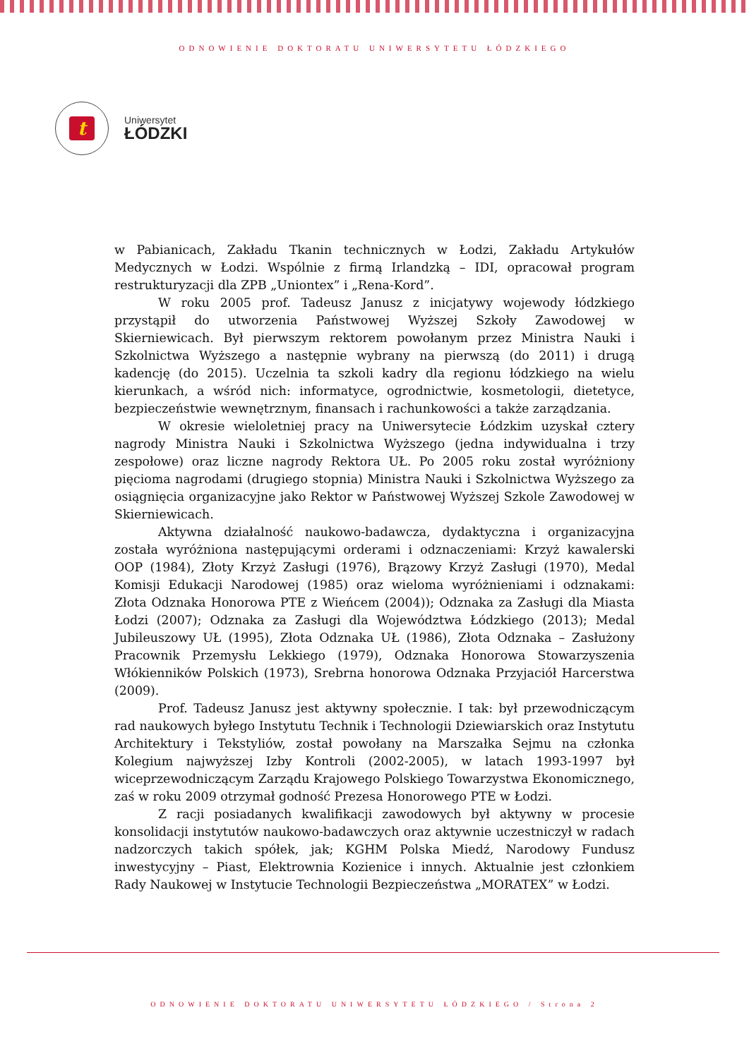ODNOWIENIE DOKTORATU UNIWERSYTETU ŁÓDZKIEGO
t
Uniwersytet
ŁÓDZKI
w Pabianicach, Zakładu Tkanin technicznych w Łodzi, Zakładu Artykułów Medycznych w Łodzi. Wspólnie z firmą Irlandzką – IDI, opracował program restrukturyzacji dla ZPB „Uniontex” i „Rena-Kord”.
W roku 2005 prof. Tadeusz Janusz z inicjatywy wojewody łódzkiego przystąpił do utworzenia Państwowej Wyższej Szkoły Zawodowej w Skierniewicach. Był pierwszym rektorem powołanym przez Ministra Nauki i Szkolnictwa Wyższego a następnie wybrany na pierwszą (do 2011) i drugą kadencję (do 2015). Uczelnia ta szkoli kadry dla regionu łódzkiego na wielu kierunkach, a wśród nich: informatyce, ogrodnictwie, kosmetologii, dietetyce, bezpieczeństwie wewnętrznym, finansach i rachunkowości a także zarządzania.
W okresie wieloletniej pracy na Uniwersytecie Łódzkim uzyskał cztery nagrody Ministra Nauki i Szkolnictwa Wyższego (jedna indywidualna i trzy zespołowe) oraz liczne nagrody Rektora UŁ. Po 2005 roku został wyróżniony pięcioma nagrodami (drugiego stopnia) Ministra Nauki i Szkolnictwa Wyższego za osiągnięcia organizacyjne jako Rektor w Państwowej Wyższej Szkole Zawodowej w Skierniewicach.
Aktywna działalność naukowo-badawcza, dydaktyczna i organizacyjna została wyróżniona następującymi orderami i odznaczeniami: Krzyż kawalerski OOP (1984), Złoty Krzyż Zasługi (1976), Brązowy Krzyż Zasługi (1970), Medal Komisji Edukacji Narodowej (1985) oraz wieloma wyróżnieniami i odznakami: Złota Odznaka Honorowa PTE z Wieńcem (2004)); Odznaka za Zasługi dla Miasta Łodzi (2007); Odznaka za Zasługi dla Województwa Łódzkiego (2013); Medal Jubileuszowy UŁ (1995), Złota Odznaka UŁ (1986), Złota Odznaka – Zasłużony Pracownik Przemysłu Lekkiego (1979), Odznaka Honorowa Stowarzyszenia Włókienników Polskich (1973), Srebrna honorowa Odznaka Przyjaciół Harcerstwa (2009).
Prof. Tadeusz Janusz jest aktywny społecznie. I tak: był przewodniczącym rad naukowych byłego Instytutu Technik i Technologii Dziewiarskich oraz Instytutu Architektury i Tekstyliów, został powołany na Marszałka Sejmu na członka Kolegium najwyższej Izby Kontroli (2002-2005), w latach 1993-1997 był wiceprzewodniczącym Zarządu Krajowego Polskiego Towarzystwa Ekonomicznego, zaś w roku 2009 otrzymał godność Prezesa Honorowego PTE w Łodzi.
Z racji posiadanych kwalifikacji zawodowych był aktywny w procesie konsolidacji instytutów naukowo-badawczych oraz aktywnie uczestniczył w radach nadzorczych takich spółek, jak; KGHM Polska Miedź, Narodowy Fundusz inwestycyjny – Piast, Elektrownia Kozienice i innych. Aktualnie jest członkiem Rady Naukowej w Instytucie Technologii Bezpieczeństwa „MORATEX” w Łodzi.
ODNOWIENIE DOKTORATU UNIWERSYTETU ŁÓDZKIEGO / Strona 2